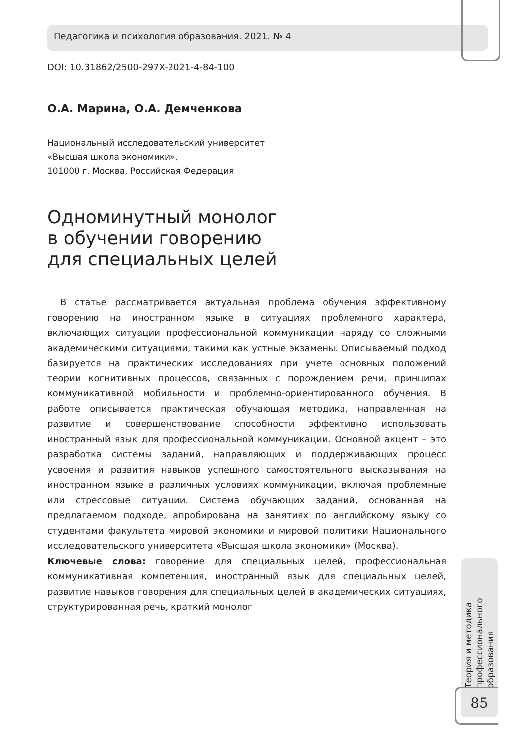Педагогика и психология образования. 2021. № 4
DOI: 10.31862/2500-297X-2021-4-84-100
О.А. Марина, О.А. Демченкова
Национальный исследовательский университет
«Высшая школа экономики»,
101000 г. Москва, Российская Федерация
Одноминутный монолог
в обучении говорению
для специальных целей
В статье рассматривается актуальная проблема обучения эффективному говорению на иностранном языке в ситуациях проблемного характера, включающих ситуации профессиональной коммуникации наряду со сложными академическими ситуациями, такими как устные экзамены. Описываемый подход базируется на практических исследованиях при учете основных положений теории когнитивных процессов, связанных с порождением речи, принципах коммуникативной мобильности и проблемно-ориентированного обучения. В работе описывается практическая обучающая методика, направленная на развитие и совершенствование способности эффективно использовать иностранный язык для профессиональной коммуникации. Основной акцент – это разработка системы заданий, направляющих и поддерживающих процесс усвоения и развития навыков успешного самостоятельного высказывания на иностранном языке в различных условиях коммуникации, включая проблемные или стрессовые ситуации. Система обучающих заданий, основанная на предлагаемом подходе, апробирована на занятиях по английскому языку со студентами факультета мировой экономики и мировой политики Национального исследовательского университета «Высшая школа экономики» (Москва).
Ключевые слова: говорение для специальных целей, профессиональная коммуникативная компетенция, иностранный язык для специальных целей, развитие навыков говорения для специальных целей в академических ситуациях, структурированная речь, краткий монолог
Теория и методика профессионального образования
85